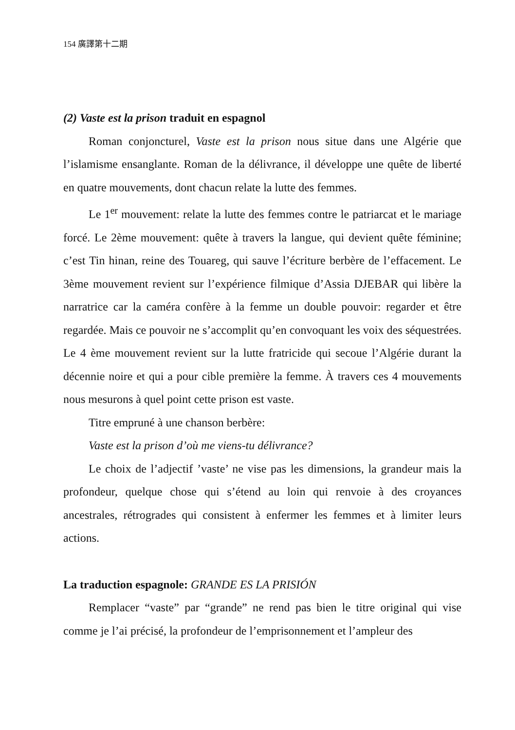154 廣譯第十二期
(2) Vaste est la prison traduit en espagnol
Roman conjoncturel, Vaste est la prison nous situe dans une Algérie que l’islamisme ensanglante. Roman de la délivrance, il développe une quête de liberté en quatre mouvements, dont chacun relate la lutte des femmes.
Le 1<sup>er</sup> mouvement: relate la lutte des femmes contre le patriarcat et le mariage forcé. Le 2ème mouvement: quête à travers la langue, qui devient quête féminine; c’est Tin hinan, reine des Touareg, qui sauve l’écriture berbère de l’effacement. Le 3ème mouvement revient sur l’expérience filmique d’Assia DJEBAR qui libère la narratrice car la caméra confère à la femme un double pouvoir: regarder et être regardée. Mais ce pouvoir ne s’accomplit qu’en convoquant les voix des séquestrées. Le 4 ème mouvement revient sur la lutte fratricide qui secoue l’Algérie durant la décennie noire et qui a pour cible première la femme. À travers ces 4 mouvements nous mesurons à quel point cette prison est vaste.
Titre empruné à une chanson berbère:
Vaste est la prison d’où me viens-tu délivrance?
Le choix de l’adjectif ’vaste’ ne vise pas les dimensions, la grandeur mais la profondeur, quelque chose qui s’étend au loin qui renvoie à des croyances ancestrales, rétrogrades qui consistent à enfermer les femmes et à limiter leurs actions.
La traduction espagnole: GRANDE ES LA PRISIÓN
Remplacer “vaste” par “grande” ne rend pas bien le titre original qui vise comme je l’ai précisé, la profondeur de l’emprisonnement et l’ampleur des